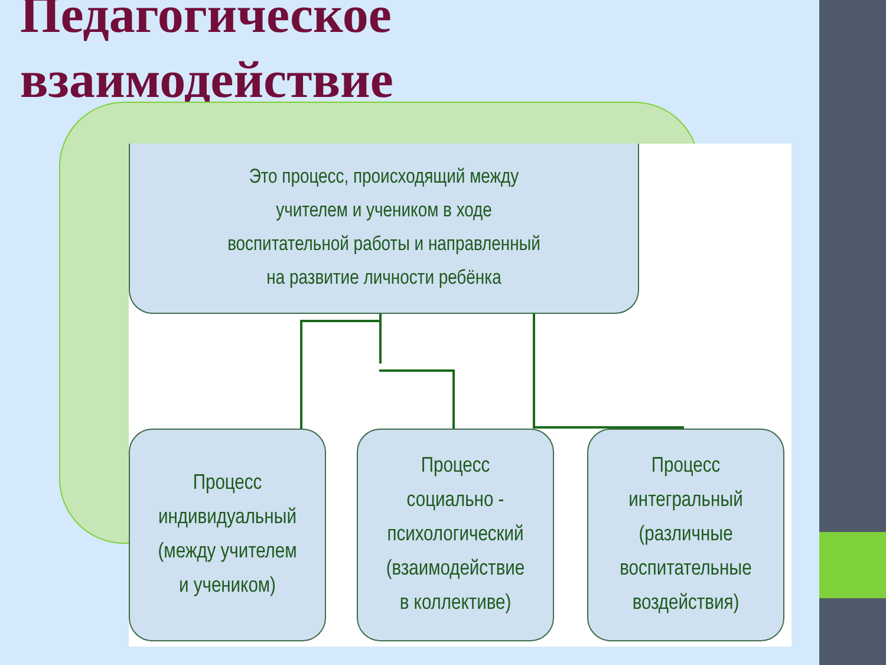Педагогическое
взаимодействие
Это процесс, происходящий между
учителем и учеником в ходе
воспитательной работы и направленный
на развитие личности ребёнка
Процесс
индивидуальный
(между учителем
и учеником)
Процесс
социально -
психологический
(взаимодействие
в коллективе)
Процесс
интегральный
(различные
воспитательные
воздействия)